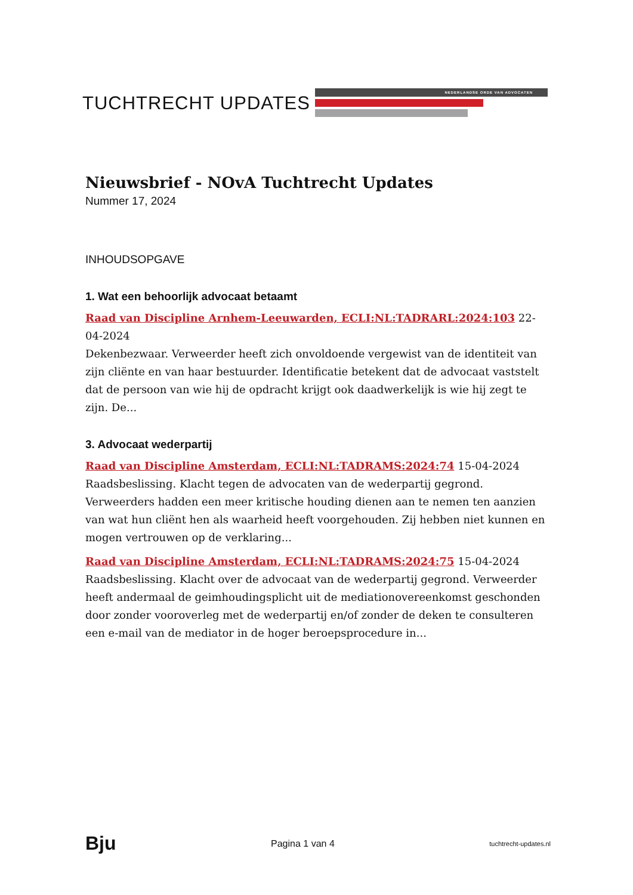TUCHTRECHT UPDATES
NEDERLANDSE ORDE VAN ADVOCATEN
Nieuwsbrief - NOvA Tuchtrecht Updates
Nummer 17, 2024
INHOUDSOPGAVE
1. Wat een behoorlijk advocaat betaamt
Raad van Discipline Arnhem-Leeuwarden, ECLI:NL:TADRARL:2024:103 22-04-2024
Dekenbezwaar. Verweerder heeft zich onvoldoende vergewist van de identiteit van zijn cliënte en van haar bestuurder. Identificatie betekent dat de advocaat vaststelt dat de persoon van wie hij de opdracht krijgt ook daadwerkelijk is wie hij zegt te zijn. De...
3. Advocaat wederpartij
Raad van Discipline Amsterdam, ECLI:NL:TADRAMS:2024:74 15-04-2024
Raadsbeslissing. Klacht tegen de advocaten van de wederpartij gegrond. Verweerders hadden een meer kritische houding dienen aan te nemen ten aanzien van wat hun cliënt hen als waarheid heeft voorgehouden. Zij hebben niet kunnen en mogen vertrouwen op de verklaring...
Raad van Discipline Amsterdam, ECLI:NL:TADRAMS:2024:75 15-04-2024
Raadsbeslissing. Klacht over de advocaat van de wederpartij gegrond. Verweerder heeft andermaal de geimhoudingsplicht uit de mediationovereenkomst geschonden door zonder vooroverleg met de wederpartij en/of zonder de deken te consulteren een e-mail van de mediator in de hoger beroepsprocedure in...
Bju Pagina 1 van 4 tuchtrecht-updates.nl